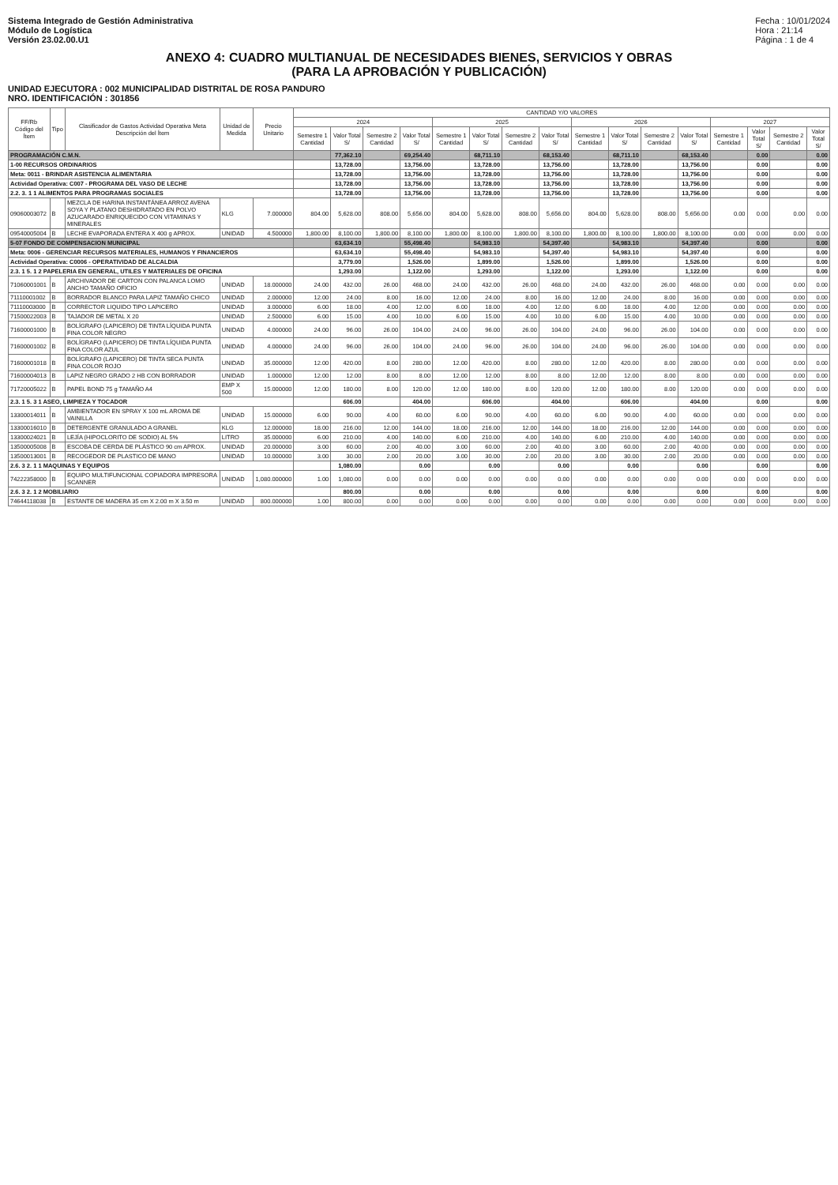Sistema Integrado de Gestión Administrativa
Módulo de Logística
Versión 23.02.00.U1
Fecha : 10/01/2024
Hora : 21:14
Página : 1 de 4
ANEXO 4: CUADRO MULTIANUAL DE NECESIDADES BIENES, SERVICIOS Y OBRAS
(PARA LA APROBACIÓN Y PUBLICACIÓN)
UNIDAD EJECUTORA : 002 MUNICIPALIDAD DISTRITAL DE ROSA PANDURO
NRO. IDENTIFICACIÓN : 301856
| FF/Rb Código del Ítem | Tipo | Clasificador de Gastos Actividad Operativa Meta Descripción del Ítem | Unidad de Medida | Precio Unitario | CANTIDAD Y/O VALORES | | | | | | | | | | | | | | | |
| --- | --- | --- | --- | --- | --- | --- | --- | --- | --- | --- | --- | --- | --- | --- | --- | --- | --- | --- | --- | --- |
| | | | | | 2024 | | | | 2025 | | | | 2026 | | | | 2027 | | | |
| | | | | | Semestre 1 Cantidad | Valor Total S/ | Semestre 2 Cantidad | Valor Total S/ | Semestre 1 Cantidad | Valor Total S/ | Semestre 2 Cantidad | Valor Total S/ | Semestre 1 Cantidad | Valor Total S/ | Semestre 2 Cantidad | Valor Total S/ | Semestre 1 Cantidad | Valor Total S/ | Semestre 2 Cantidad | Valor Total S/ |
| PROGRAMACIÓN C.M.N. | | | | | | 77,362.10 | | 69,254.40 | | 68,711.10 | | 68,153.40 | | 68,711.10 | | 68,153.40 | | 0.00 | | 0.00 |
| 1-00 RECURSOS ORDINARIOS | | | | | | 13,728.00 | | 13,756.00 | | 13,728.00 | | 13,756.00 | | 13,728.00 | | 13,756.00 | | 0.00 | | 0.00 |
| Meta: 0011 - BRINDAR ASISTENCIA ALIMENTARIA | | | | | | 13,728.00 | | 13,756.00 | | 13,728.00 | | 13,756.00 | | 13,728.00 | | 13,756.00 | | 0.00 | | 0.00 |
| Actividad Operativa: C007 - PROGRAMA DEL VASO DE LECHE | | | | | | 13,728.00 | | 13,756.00 | | 13,728.00 | | 13,756.00 | | 13,728.00 | | 13,756.00 | | 0.00 | | 0.00 |
| 2.2. 3. 1 1 ALIMENTOS PARA PROGRAMAS SOCIALES | | | | | | 13,728.00 | | 13,756.00 | | 13,728.00 | | 13,756.00 | | 13,728.00 | | 13,756.00 | | 0.00 | | 0.00 |
| 09060003072 | B | MEZCLA DE HARINA INSTANTÁNEA ARROZ AVENA SOYA Y PLATANO DESHIDRATADO EN POLVO AZUCARADO ENRIQUECIDO CON VITAMINAS Y MINERALES | KLG | 7.000000 | 804.00 | 5,628.00 | 808.00 | 5,656.00 | 804.00 | 5,628.00 | 808.00 | 5,656.00 | 804.00 | 5,628.00 | 808.00 | 5,656.00 | 0.00 | 0.00 | 0.00 | 0.00 |
| 09540005004 | B | LECHE EVAPORADA ENTERA X 400 g APROX. | UNIDAD | 4.500000 | 1,800.00 | 8,100.00 | 1,800.00 | 8,100.00 | 1,800.00 | 8,100.00 | 1,800.00 | 8,100.00 | 1,800.00 | 8,100.00 | 1,800.00 | 8,100.00 | 0.00 | 0.00 | 0.00 | 0.00 |
| 5-07 FONDO DE COMPENSACION MUNICIPAL | | | | | | 63,634.10 | | 55,498.40 | | 54,983.10 | | 54,397.40 | | 54,983.10 | | 54,397.40 | | 0.00 | | 0.00 |
| Meta: 0006 - GERENCIAR RECURSOS MATERIALES, HUMANOS Y FINANCIEROS | | | | | | 63,634.10 | | 55,498.40 | | 54,983.10 | | 54,397.40 | | 54,983.10 | | 54,397.40 | | 0.00 | | 0.00 |
| Actividad Operativa: C0006 - OPERATIVIDAD DE ALCALDIA | | | | | | 3,779.00 | | 1,526.00 | | 1,899.00 | | 1,526.00 | | 1,899.00 | | 1,526.00 | | 0.00 | | 0.00 |
| 2.3. 1 5. 1 2 PAPELERIA EN GENERAL, UTILES Y MATERIALES DE OFICINA | | | | | | 1,293.00 | | 1,122.00 | | 1,293.00 | | 1,122.00 | | 1,293.00 | | 1,122.00 | | 0.00 | | 0.00 |
| 71060001001 | B | ARCHIVADOR DE CARTON CON PALANCA LOMO ANCHO TAMAÑO OFICIO | UNIDAD | 18.000000 | 24.00 | 432.00 | 26.00 | 468.00 | 24.00 | 432.00 | 26.00 | 468.00 | 24.00 | 432.00 | 26.00 | 468.00 | 0.00 | 0.00 | 0.00 | 0.00 |
| 71110001002 | B | BORRADOR BLANCO PARA LAPIZ TAMAÑO CHICO | UNIDAD | 2.000000 | 12.00 | 24.00 | 8.00 | 16.00 | 12.00 | 24.00 | 8.00 | 16.00 | 12.00 | 24.00 | 8.00 | 16.00 | 0.00 | 0.00 | 0.00 | 0.00 |
| 71110003000 | B | CORRECTOR LIQUIDO TIPO LAPICERO | UNIDAD | 3.000000 | 6.00 | 18.00 | 4.00 | 12.00 | 6.00 | 18.00 | 4.00 | 12.00 | 6.00 | 18.00 | 4.00 | 12.00 | 0.00 | 0.00 | 0.00 | 0.00 |
| 71500022003 | B | TAJADOR DE METAL X 20 | UNIDAD | 2.500000 | 6.00 | 15.00 | 4.00 | 10.00 | 6.00 | 15.00 | 4.00 | 10.00 | 6.00 | 15.00 | 4.00 | 10.00 | 0.00 | 0.00 | 0.00 | 0.00 |
| 71600001000 | B | BOLÍGRAFO (LAPICERO) DE TINTA LÍQUIDA PUNTA FINA COLOR NEGRO | UNIDAD | 4.000000 | 24.00 | 96.00 | 26.00 | 104.00 | 24.00 | 96.00 | 26.00 | 104.00 | 24.00 | 96.00 | 26.00 | 104.00 | 0.00 | 0.00 | 0.00 | 0.00 |
| 71600001002 | B | BOLÍGRAFO (LAPICERO) DE TINTA LÍQUIDA PUNTA FINA COLOR AZUL | UNIDAD | 4.000000 | 24.00 | 96.00 | 26.00 | 104.00 | 24.00 | 96.00 | 26.00 | 104.00 | 24.00 | 96.00 | 26.00 | 104.00 | 0.00 | 0.00 | 0.00 | 0.00 |
| 71600001018 | B | BOLÍGRAFO (LAPICERO) DE TINTA SECA PUNTA FINA COLOR ROJO | UNIDAD | 35.000000 | 12.00 | 420.00 | 8.00 | 280.00 | 12.00 | 420.00 | 8.00 | 280.00 | 12.00 | 420.00 | 8.00 | 280.00 | 0.00 | 0.00 | 0.00 | 0.00 |
| 71600004013 | B | LAPIZ NEGRO GRADO 2 HB CON BORRADOR | UNIDAD | 1.000000 | 12.00 | 12.00 | 8.00 | 8.00 | 12.00 | 12.00 | 8.00 | 8.00 | 12.00 | 12.00 | 8.00 | 8.00 | 0.00 | 0.00 | 0.00 | 0.00 |
| 71720005022 | B | PAPEL BOND 75 g TAMAÑO A4 | EMP X 500 | 15.000000 | 12.00 | 180.00 | 8.00 | 120.00 | 12.00 | 180.00 | 8.00 | 120.00 | 12.00 | 180.00 | 8.00 | 120.00 | 0.00 | 0.00 | 0.00 | 0.00 |
| 2.3. 1 5. 3 1 ASEO, LIMPIEZA Y TOCADOR | | | | | | 606.00 | | 404.00 | | 606.00 | | 404.00 | | 606.00 | | 404.00 | | 0.00 | | 0.00 |
| 13300014011 | B | AMBIENTADOR EN SPRAY X 100 mL AROMA DE VAINILLA | UNIDAD | 15.000000 | 6.00 | 90.00 | 4.00 | 60.00 | 6.00 | 90.00 | 4.00 | 60.00 | 6.00 | 90.00 | 4.00 | 60.00 | 0.00 | 0.00 | 0.00 | 0.00 |
| 13300016010 | B | DETERGENTE GRANULADO A GRANEL | KLG | 12.000000 | 18.00 | 216.00 | 12.00 | 144.00 | 18.00 | 216.00 | 12.00 | 144.00 | 18.00 | 216.00 | 12.00 | 144.00 | 0.00 | 0.00 | 0.00 | 0.00 |
| 13300024021 | B | LEJÍA (HIPOCLORITO DE SODIO) AL 5% | LITRO | 35.000000 | 6.00 | 210.00 | 4.00 | 140.00 | 6.00 | 210.00 | 4.00 | 140.00 | 6.00 | 210.00 | 4.00 | 140.00 | 0.00 | 0.00 | 0.00 | 0.00 |
| 13500005008 | B | ESCOBA DE CERDA DE PLÁSTICO 90 cm APROX. | UNIDAD | 20.000000 | 3.00 | 60.00 | 2.00 | 40.00 | 3.00 | 60.00 | 2.00 | 40.00 | 3.00 | 60.00 | 2.00 | 40.00 | 0.00 | 0.00 | 0.00 | 0.00 |
| 13500013001 | B | RECOGEDOR DE PLASTICO DE MANO | UNIDAD | 10.000000 | 3.00 | 30.00 | 2.00 | 20.00 | 3.00 | 30.00 | 2.00 | 20.00 | 3.00 | 30.00 | 2.00 | 20.00 | 0.00 | 0.00 | 0.00 | 0.00 |
| 2.6. 3 2. 1 1 MAQUINAS Y EQUIPOS | | | | | | 1,080.00 | | 0.00 | | 0.00 | | 0.00 | | 0.00 | | 0.00 | | 0.00 | | 0.00 |
| 74222358000 | B | EQUIPO MULTIFUNCIONAL COPIADORA IMPRESORA SCANNER | UNIDAD | 1,080.000000 | 1.00 | 1,080.00 | 0.00 | 0.00 | 0.00 | 0.00 | 0.00 | 0.00 | 0.00 | 0.00 | 0.00 | 0.00 | 0.00 | 0.00 | 0.00 | 0.00 |
| 2.6. 3 2. 1 2 MOBILIARIO | | | | | | 800.00 | | 0.00 | | 0.00 | | 0.00 | | 0.00 | | 0.00 | | 0.00 | | 0.00 |
| 74644118038 | B | ESTANTE DE MADERA 35 cm X 2.00 m X 3.50 m | UNIDAD | 800.000000 | 1.00 | 800.00 | 0.00 | 0.00 | 0.00 | 0.00 | 0.00 | 0.00 | 0.00 | 0.00 | 0.00 | 0.00 | 0.00 | 0.00 | 0.00 | 0.00 |